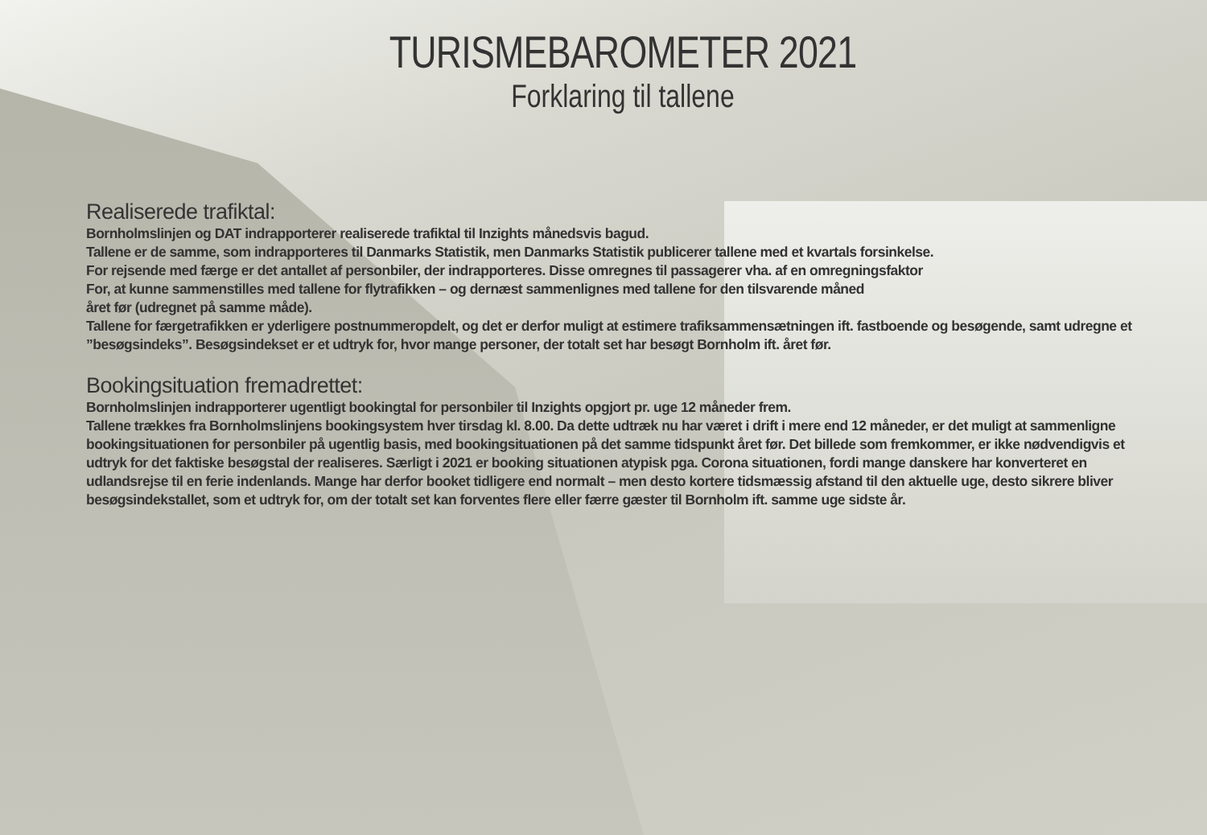TURISMEBAROMETER 2021
Forklaring til tallene
Realiserede trafiktal:
Bornholmslinjen og DAT indrapporterer realiserede trafiktal til Inzights månedsvis bagud.
Tallene er de samme, som indrapporteres til Danmarks Statistik, men Danmarks Statistik publicerer tallene med et kvartals forsinkelse.
For rejsende med færge er det antallet af personbiler, der indrapporteres. Disse omregnes til passagerer vha. af en omregningsfaktor
For, at kunne sammenstilles med tallene for flytrafikken – og dernæst sammenlignes med tallene for den tilsvarende måned
året før (udregnet på samme måde).
Tallene for færgetrafikken er yderligere postnummeropdelt, og det er derfor muligt at estimere trafiksammensætningen ift. fastboende og besøgende, samt udregne et ”besøgsindeks”. Besøgsindekset er et udtryk for, hvor mange personer, der totalt set har besøgt Bornholm ift. året før.
Bookingsituation fremadrettet:
Bornholmslinjen indrapporterer ugentligt bookingtal for personbiler til Inzights opgjort pr. uge 12 måneder frem.
Tallene trækkes fra Bornholmslinjens bookingsystem hver tirsdag kl. 8.00. Da dette udtræk nu har været i drift i mere end 12 måneder, er det muligt at sammenligne bookingsituationen for personbiler på ugentlig basis, med bookingsituationen på det samme tidspunkt året før. Det billede som fremkommer, er ikke nødvendigvis et udtryk for det faktiske besøgstal der realiseres. Særligt i 2021 er booking situationen atypisk pga. Corona situationen, fordi mange danskere har konverteret en udlandsrejse til en ferie indenlands. Mange har derfor booket tidligere end normalt – men desto kortere tidsmæssig afstand til den aktuelle uge, desto sikrere bliver besøgsindekstallet, som et udtryk for, om der totalt set kan forventes flere eller færre gæster til Bornholm ift. samme uge sidste år.